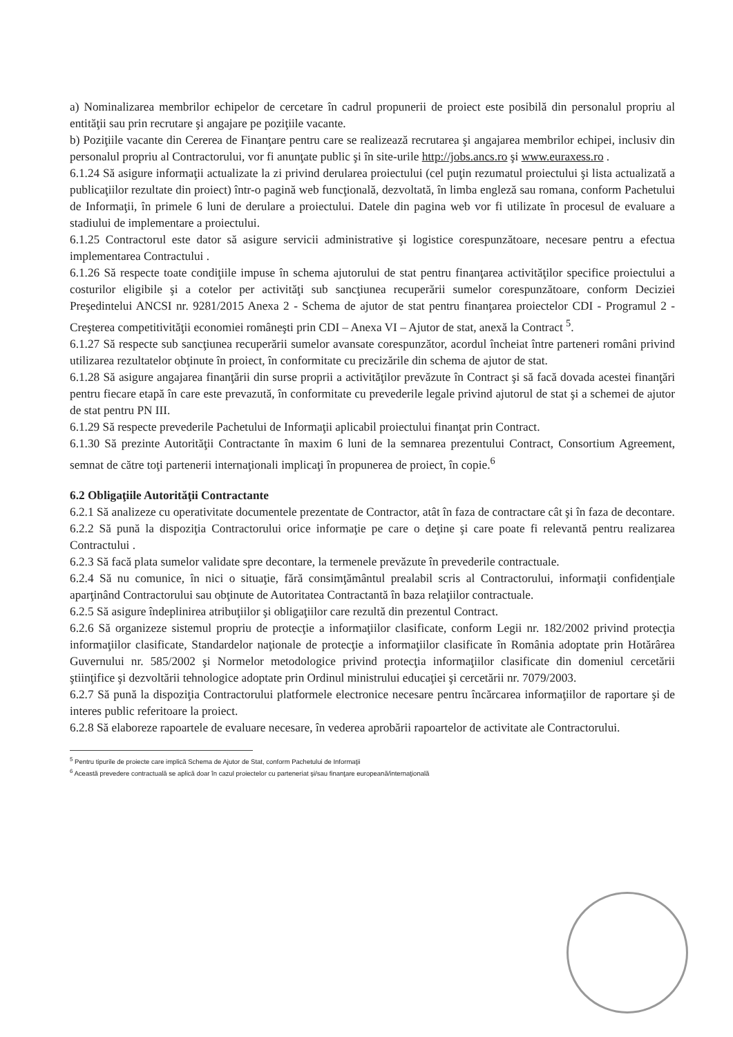a) Nominalizarea membrilor echipelor de cercetare în cadrul propunerii de proiect este posibilă din personalul propriu al entităţii sau prin recrutare şi angajare pe poziţiile vacante.
b) Poziţiile vacante din Cererea de Finanţare pentru care se realizează recrutarea şi angajarea membrilor echipei, inclusiv din personalul propriu al Contractorului, vor fi anunţate public şi în site-urile http://jobs.ancs.ro şi www.euraxess.ro .
6.1.24 Să asigure informaţii actualizate la zi privind derularea proiectului (cel puţin rezumatul proiectului şi lista actualizată a publicaţiilor rezultate din proiect) într-o pagină web funcţională, dezvoltată, în limba engleză sau romana, conform Pachetului de Informaţii, în primele 6 luni de derulare a proiectului. Datele din pagina web vor fi utilizate în procesul de evaluare a stadiului de implementare a proiectului.
6.1.25 Contractorul este dator să asigure servicii administrative şi logistice corespunzătoare, necesare pentru a efectua implementarea Contractului .
6.1.26 Să respecte toate condiţiile impuse în schema ajutorului de stat pentru finanţarea activităţilor specifice proiectului a costurilor eligibile şi a cotelor per activităţi sub sancţiunea recuperării sumelor corespunzătoare, conform Deciziei Preşedintelui ANCSI nr. 9281/2015 Anexa 2 - Schema de ajutor de stat pentru finanţarea proiectelor CDI - Programul 2 - Creşterea competitivităţii economiei româneşti prin CDI – Anexa VI – Ajutor de stat, anexă la Contract <sup>5</sup>.
6.1.27 Să respecte sub sancţiunea recuperării sumelor avansate corespunzător, acordul încheiat între parteneri români privind utilizarea rezultatelor obţinute în proiect, în conformitate cu precizările din schema de ajutor de stat.
6.1.28 Să asigure angajarea finanţării din surse proprii a activităţilor prevăzute în Contract şi să facă dovada acestei finanţări pentru fiecare etapă în care este prevazută, în conformitate cu prevederile legale privind ajutorul de stat şi a schemei de ajutor de stat pentru PN III.
6.1.29 Să respecte prevederile Pachetului de Informaţii aplicabil proiectului finanţat prin Contract.
6.1.30 Să prezinte Autorităţii Contractante în maxim 6 luni de la semnarea prezentului Contract, Consortium Agreement, semnat de către toţi partenerii internaţionali implicaţi în propunerea de proiect, în copie.<sup>6</sup>
6.2 Obligaţiile Autorităţii Contractante
6.2.1 Să analizeze cu operativitate documentele prezentate de Contractor, atât în faza de contractare cât şi în faza de decontare.
6.2.2 Să pună la dispoziţia Contractorului orice informaţie pe care o deţine şi care poate fi relevantă pentru realizarea Contractului .
6.2.3 Să facă plata sumelor validate spre decontare, la termenele prevăzute în prevederile contractuale.
6.2.4 Să nu comunice, în nici o situaţie, fără consimţământul prealabil scris al Contractorului, informaţii confidenţiale aparţinând Contractorului sau obţinute de Autoritatea Contractantă în baza relaţiilor contractuale.
6.2.5 Să asigure îndeplinirea atribuţiilor şi obligaţiilor care rezultă din prezentul Contract.
6.2.6 Să organizeze sistemul propriu de protecţie a informaţiilor clasificate, conform Legii nr. 182/2002 privind protecţia informaţiilor clasificate, Standardelor naţionale de protecţie a informaţiilor clasificate în România adoptate prin Hotărârea Guvernului nr. 585/2002 şi Normelor metodologice privind protecţia informaţiilor clasificate din domeniul cercetării ştiinţifice şi dezvoltării tehnologice adoptate prin Ordinul ministrului educaţiei şi cercetării nr. 7079/2003.
6.2.7 Să pună la dispoziţia Contractorului platformele electronice necesare pentru încărcarea informaţiilor de raportare şi de interes public referitoare la proiect.
6.2.8 Să elaboreze rapoartele de evaluare necesare, în vederea aprobării rapoartelor de activitate ale Contractorului.
<sup>5</sup> Pentru tipurile de proiecte care implică Schema de Ajutor de Stat, conform Pachetului de Informaţii
<sup>6</sup> Această prevedere contractuală se aplică doar în cazul proiectelor cu parteneriat şi/sau finanţare europeană/internaţională